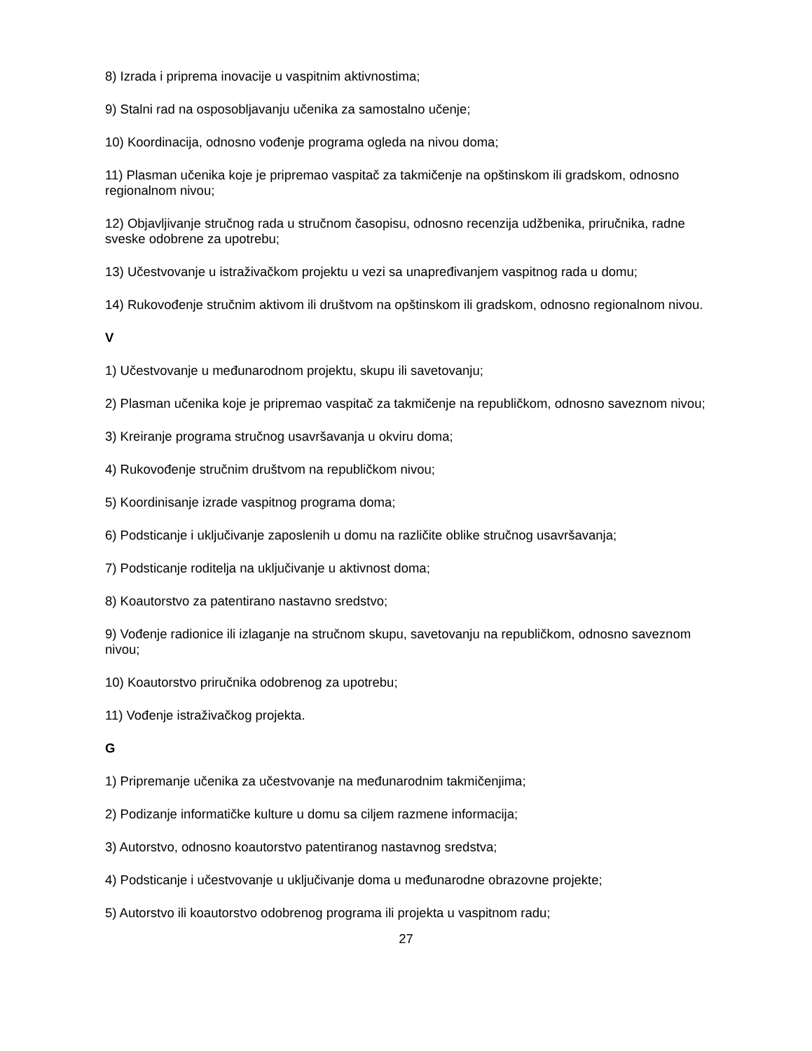8) Izrada i priprema inovacije u vaspitnim aktivnostima;
9) Stalni rad na osposobljavanju učenika za samostalno učenje;
10) Koordinacija, odnosno vođenje programa ogleda na nivou doma;
11) Plasman učenika koje je pripremao vaspitač za takmičenje na opštinskom ili gradskom, odnosno regionalnom nivou;
12) Objavljivanje stručnog rada u stručnom časopisu, odnosno recenzija udžbenika, priručnika, radne sveske odobrene za upotrebu;
13) Učestvovanje u istraživačkom projektu u vezi sa unapređivanjem vaspitnog rada u domu;
14) Rukovođenje stručnim aktivom ili društvom na opštinskom ili gradskom, odnosno regionalnom nivou.
V
1) Učestvovanje u međunarodnom projektu, skupu ili savetovanju;
2) Plasman učenika koje je pripremao vaspitač za takmičenje na republičkom, odnosno saveznom nivou;
3) Kreiranje programa stručnog usavršavanja u okviru doma;
4) Rukovođenje stručnim društvom na republičkom nivou;
5) Koordinisanje izrade vaspitnog programa doma;
6) Podsticanje i uključivanje zaposlenih u domu na različite oblike stručnog usavršavanja;
7) Podsticanje roditelja na uključivanje u aktivnost doma;
8) Koautorstvo za patentirano nastavno sredstvo;
9) Vođenje radionice ili izlaganje na stručnom skupu, savetovanju na republičkom, odnosno saveznom nivou;
10) Koautorstvo priručnika odobrenog za upotrebu;
11) Vođenje istraživačkog projekta.
G
1) Pripremanje učenika za učestvovanje na međunarodnim takmičenjima;
2) Podizanje informatičke kulture u domu sa ciljem razmene informacija;
3) Autorstvo, odnosno koautorstvo patentiranog nastavnog sredstva;
4) Podsticanje i učestvovanje u uključivanje doma u međunarodne obrazovne projekte;
5) Autorstvo ili koautorstvo odobrenog programa ili projekta u vaspitnom radu;
27